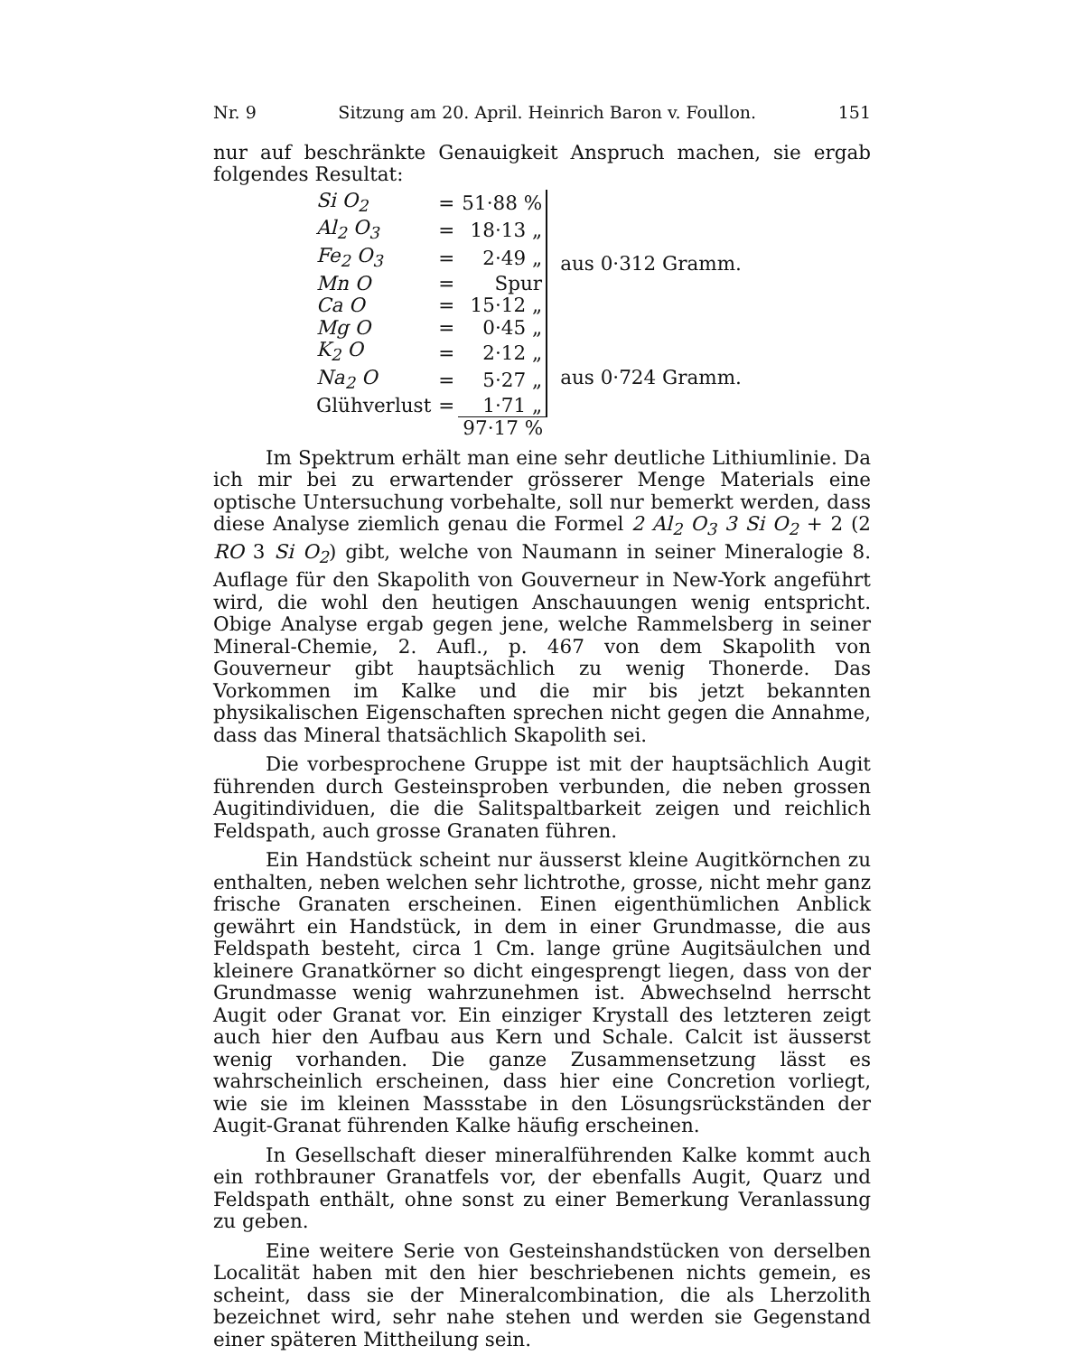Nr. 9 Sitzung am 20. April. Heinrich Baron v. Foullon. 151
nur auf beschränkte Genauigkeit Anspruch machen, sie ergab folgendes Resultat:
| Si O<sub>2</sub> | = | 51·88 % | aus 0·312 Gramm. |
| Al<sub>2</sub> O<sub>3</sub> | = | 18·13 „ | |
| Fe<sub>2</sub> O<sub>3</sub> | = | 2·49 „ | |
| Mn O | = | Spur | |
| Ca O | = | 15·12 „ | |
| Mg O | = | 0·45 „ | |
| K<sub>2</sub> O | = | 2·12 „ | aus 0·724 Gramm. |
| Na<sub>2</sub> O | = | 5·27 „ | |
| Glühverlust | = | 1·71 „ | |
| | | 97·17 % | |
Im Spektrum erhält man eine sehr deutliche Lithiumlinie. Da ich mir bei zu erwartender grösserer Menge Materials eine optische Untersuchung vorbehalte, soll nur bemerkt werden, dass diese Analyse ziemlich genau die Formel 2 Al<sub>2</sub> O<sub>3</sub> 3 Si O<sub>2</sub> + 2 (2 RO 3 Si O<sub>2</sub>) gibt, welche von Naumann in seiner Mineralogie 8. Auflage für den Skapolith von Gouverneur in New-York angeführt wird, die wohl den heutigen Anschauungen wenig entspricht. Obige Analyse ergab gegen jene, welche Rammelsberg in seiner Mineral-Chemie, 2. Aufl., p. 467 von dem Skapolith von Gouverneur gibt hauptsächlich zu wenig Thonerde. Das Vorkommen im Kalke und die mir bis jetzt bekannten physikalischen Eigenschaften sprechen nicht gegen die Annahme, dass das Mineral thatsächlich Skapolith sei.
Die vorbesprochene Gruppe ist mit der hauptsächlich Augit führenden durch Gesteinsproben verbunden, die neben grossen Augitindividuen, die die Salitspaltbarkeit zeigen und reichlich Feldspath, auch grosse Granaten führen.
Ein Handstück scheint nur äusserst kleine Augitkörnchen zu enthalten, neben welchen sehr lichtrothe, grosse, nicht mehr ganz frische Granaten erscheinen. Einen eigenthümlichen Anblick gewährt ein Handstück, in dem in einer Grundmasse, die aus Feldspath besteht, circa 1 Cm. lange grüne Augitsäulchen und kleinere Granatkörner so dicht eingesprengt liegen, dass von der Grundmasse wenig wahrzunehmen ist. Abwechselnd herrscht Augit oder Granat vor. Ein einziger Krystall des letzteren zeigt auch hier den Aufbau aus Kern und Schale. Calcit ist äusserst wenig vorhanden. Die ganze Zusammensetzung lässt es wahrscheinlich erscheinen, dass hier eine Concretion vorliegt, wie sie im kleinen Massstabe in den Lösungsrückständen der Augit-Granat führenden Kalke häufig erscheinen.
In Gesellschaft dieser mineralführenden Kalke kommt auch ein rothbrauner Granatfels vor, der ebenfalls Augit, Quarz und Feldspath enthält, ohne sonst zu einer Bemerkung Veranlassung zu geben.
Eine weitere Serie von Gesteinshandstücken von derselben Localität haben mit den hier beschriebenen nichts gemein, es scheint, dass sie der Mineralcombination, die als Lherzolith bezeichnet wird, sehr nahe stehen und werden sie Gegenstand einer späteren Mittheilung sein.